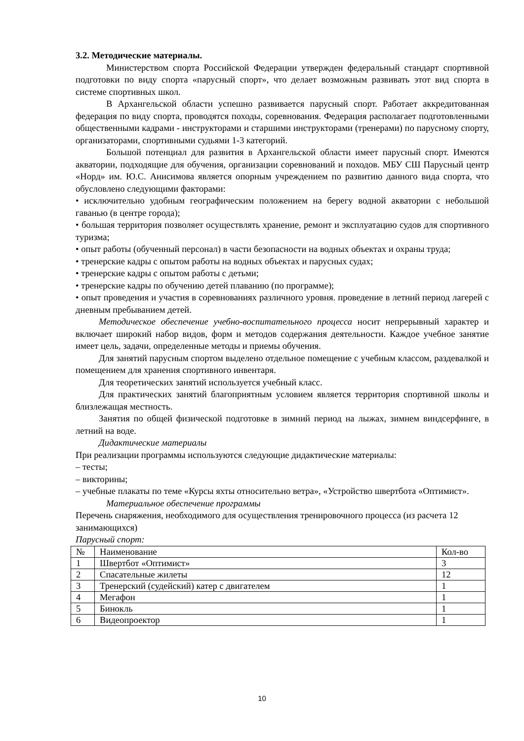3.2. Методические материалы.
Министерством спорта Российской Федерации утвержден федеральный стандарт спортивной подготовки по виду спорта «парусный спорт», что делает возможным развивать этот вид спорта в системе спортивных школ.
В Архангельской области успешно развивается парусный спорт. Работает аккредитованная федерация по виду спорта, проводятся походы, соревнования. Федерация располагает подготовленными общественными кадрами - инструкторами и старшими инструкторами (тренерами) по парусному спорту, организаторами, спортивными судьями 1-3 категорий.
Большой потенциал для развития в Архангельской области имеет парусный спорт. Имеются акватории, подходящие для обучения, организации соревнований и походов. МБУ СШ Парусный центр «Норд» им. Ю.С. Анисимова является опорным учреждением по развитию данного вида спорта, что обусловлено следующими факторами:
• исключительно удобным географическим положением на берегу водной акватории с небольшой гаванью (в центре города);
• большая территория позволяет осуществлять хранение, ремонт и эксплуатацию судов для спортивного туризма;
• опыт работы (обученный персонал) в части безопасности на водных объектах и охраны труда;
• тренерские кадры с опытом работы на водных объектах и парусных судах;
• тренерские кадры с опытом работы с детьми;
• тренерские кадры по обучению детей плаванию (по программе);
• опыт проведения и участия в соревнованиях различного уровня. проведение в летний период лагерей с дневным пребыванием детей.
Методическое обеспечение учебно-воспитательного процесса носит непрерывный характер и включает широкий набор видов, форм и методов содержания деятельности. Каждое учебное занятие имеет цель, задачи, определенные методы и приемы обучения.
Для занятий парусным спортом выделено отдельное помещение с учебным классом, раздевалкой и помещением для хранения спортивного инвентаря.
Для теоретических занятий используется учебный класс.
Для практических занятий благоприятным условием является территория спортивной школы и близлежащая местность.
Занятия по общей физической подготовке в зимний период на лыжах, зимнем виндсерфинге, в летний на воде.
Дидактические материалы
При реализации программы используются следующие дидактические материалы:
– тесты;
– викторины;
– учебные плакаты по теме «Курсы яхты относительно ветра», «Устройство швертбота «Оптимист».
Материальное обеспечение программы
Перечень снаряжения, необходимого для осуществления тренировочного процесса (из расчета 12 занимающихся)
Парусный спорт:
| № | Наименование | Кол-во |
| 1 | Швертбот «Оптимист» | 3 |
| 2 | Спасательные жилеты | 12 |
| 3 | Тренерский (судейский) катер с двигателем | 1 |
| 4 | Мегафон | 1 |
| 5 | Бинокль | 1 |
| 6 | Видеопроектор | 1 |
10